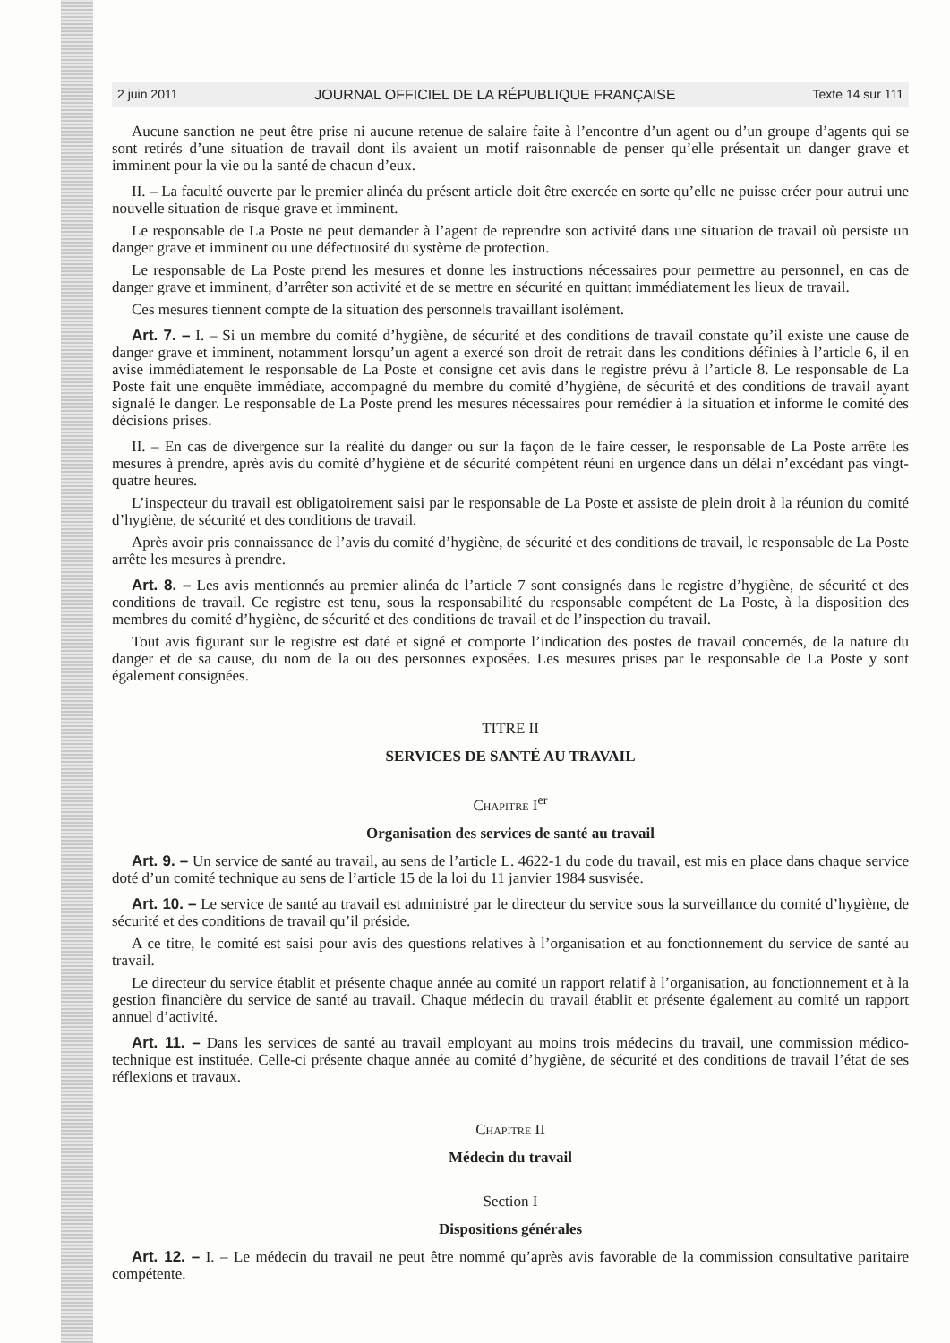2 juin 2011 JOURNAL OFFICIEL DE LA RÉPUBLIQUE FRANÇAISE Texte 14 sur 111
Aucune sanction ne peut être prise ni aucune retenue de salaire faite à l’encontre d’un agent ou d’un groupe d’agents qui se sont retirés d’une situation de travail dont ils avaient un motif raisonnable de penser qu’elle présentait un danger grave et imminent pour la vie ou la santé de chacun d’eux.
II. – La faculté ouverte par le premier alinéa du présent article doit être exercée en sorte qu’elle ne puisse créer pour autrui une nouvelle situation de risque grave et imminent.
Le responsable de La Poste ne peut demander à l’agent de reprendre son activité dans une situation de travail où persiste un danger grave et imminent ou une défectuosité du système de protection.
Le responsable de La Poste prend les mesures et donne les instructions nécessaires pour permettre au personnel, en cas de danger grave et imminent, d’arrêter son activité et de se mettre en sécurité en quittant immédiatement les lieux de travail.
Ces mesures tiennent compte de la situation des personnels travaillant isolément.
Art. 7. – I. – Si un membre du comité d’hygiène, de sécurité et des conditions de travail constate qu’il existe une cause de danger grave et imminent, notamment lorsqu’un agent a exercé son droit de retrait dans les conditions définies à l’article 6, il en avise immédiatement le responsable de La Poste et consigne cet avis dans le registre prévu à l’article 8. Le responsable de La Poste fait une enquête immédiate, accompagné du membre du comité d’hygiène, de sécurité et des conditions de travail ayant signalé le danger. Le responsable de La Poste prend les mesures nécessaires pour remédier à la situation et informe le comité des décisions prises.
II. – En cas de divergence sur la réalité du danger ou sur la façon de le faire cesser, le responsable de La Poste arrête les mesures à prendre, après avis du comité d’hygiène et de sécurité compétent réuni en urgence dans un délai n’excédant pas vingt-quatre heures.
L’inspecteur du travail est obligatoirement saisi par le responsable de La Poste et assiste de plein droit à la réunion du comité d’hygiène, de sécurité et des conditions de travail.
Après avoir pris connaissance de l’avis du comité d’hygiène, de sécurité et des conditions de travail, le responsable de La Poste arrête les mesures à prendre.
Art. 8. – Les avis mentionnés au premier alinéa de l’article 7 sont consignés dans le registre d’hygiène, de sécurité et des conditions de travail. Ce registre est tenu, sous la responsabilité du responsable compétent de La Poste, à la disposition des membres du comité d’hygiène, de sécurité et des conditions de travail et de l’inspection du travail.
Tout avis figurant sur le registre est daté et signé et comporte l’indication des postes de travail concernés, de la nature du danger et de sa cause, du nom de la ou des personnes exposées. Les mesures prises par le responsable de La Poste y sont également consignées.
TITRE II
SERVICES DE SANTÉ AU TRAVAIL
Chapitre I<sup>er</sup>
Organisation des services de santé au travail
Art. 9. – Un service de santé au travail, au sens de l’article L. 4622-1 du code du travail, est mis en place dans chaque service doté d’un comité technique au sens de l’article 15 de la loi du 11 janvier 1984 susvisée.
Art. 10. – Le service de santé au travail est administré par le directeur du service sous la surveillance du comité d’hygiène, de sécurité et des conditions de travail qu’il préside.
A ce titre, le comité est saisi pour avis des questions relatives à l’organisation et au fonctionnement du service de santé au travail.
Le directeur du service établit et présente chaque année au comité un rapport relatif à l’organisation, au fonctionnement et à la gestion financière du service de santé au travail. Chaque médecin du travail établit et présente également au comité un rapport annuel d’activité.
Art. 11. – Dans les services de santé au travail employant au moins trois médecins du travail, une commission médico-technique est instituée. Celle-ci présente chaque année au comité d’hygiène, de sécurité et des conditions de travail l’état de ses réflexions et travaux.
Chapitre II
Médecin du travail
Section I
Dispositions générales
Art. 12. – I. – Le médecin du travail ne peut être nommé qu’après avis favorable de la commission consultative paritaire compétente.